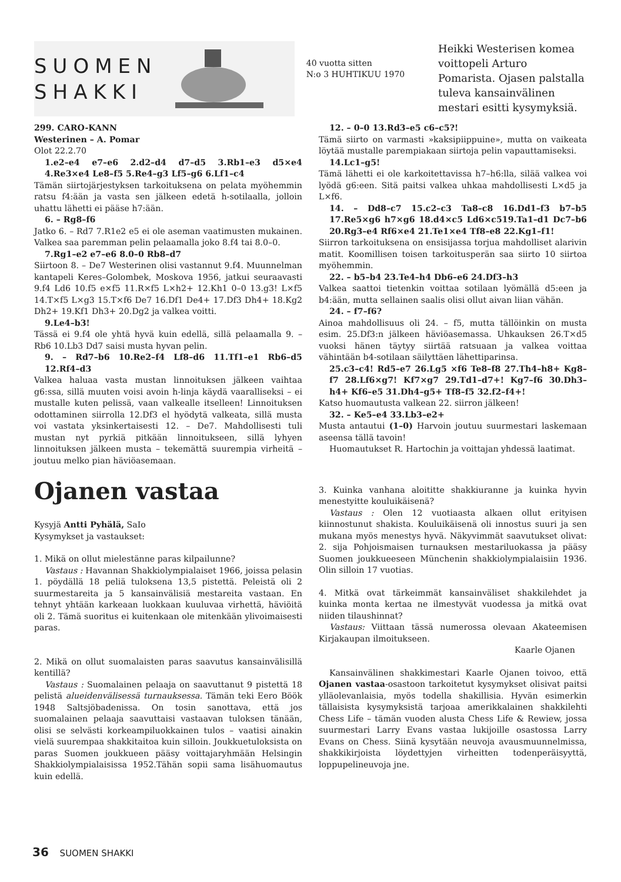SUOMEN
SHAKKI
40 vuotta sitten
N:o 3 HUHTIKUU 1970
Heikki Westerisen komea voittopeli Arturo Pomarista. Ojasen palstalla tuleva kansainvälinen mestari esitti kysymyksiä.
299. CARO-KANN
Westerinen – A. Pomar
Olot 22.2.70
1.e2–e4 e7–e6 2.d2–d4 d7–d5 3.Rb1–e3 d5×e4 4.Re3×e4 Le8–f5 5.Re4–g3 Lf5–g6 6.Lf1–c4
Tämän siirtojärjestyksen tarkoituksena on pelata myöhemmin ratsu f4:ään ja vasta sen jälkeen edetä h-sotilaalla, jolloin uhattu lähetti ei pääse h7:ään.
6. – Rg8–f6
Jatko 6. – Rd7 7.R1e2 e5 ei ole aseman vaatimusten mukainen. Valkea saa paremman pelin pelaamalla joko 8.f4 tai 8.0–0.
7.Rg1–e2 e7–e6 8.0–0 Rb8–d7
Siirtoon 8. – De7 Westerinen olisi vastannut 9.f4. Muunnelman kantapeli Keres–Golombek, Moskova 1956, jatkui seuraavasti 9.f4 Ld6 10.f5 e×f5 11.R×f5 L×h2+ 12.Kh1 0–0 13.g3! L×f5 14.T×f5 L×g3 15.T×f6 De7 16.Df1 De4+ 17.Df3 Dh4+ 18.Kg2 Dh2+ 19.Kf1 Dh3+ 20.Dg2 ja valkea voitti.
9.Le4–b3!
Tässä ei 9.f4 ole yhtä hyvä kuin edellä, sillä pelaamalla 9. – Rb6 10.Lb3 Dd7 saisi musta hyvan pelin.
9. – Rd7–b6 10.Re2–f4 Lf8–d6 11.Tf1–e1 Rb6–d5 12.Rf4–d3
Valkea haluaa vasta mustan linnoituksen jälkeen vaihtaa g6:ssa, sillä muuten voisi avoin h-linja käydä vaaralliseksi – ei mustalle kuten pelissä, vaan valkealle itselleen! Linnoituksen odottaminen siirrolla 12.Df3 el hyödytä valkeata, sillä musta voi vastata yksinkertaisesti 12. – De7. Mahdollisesti tuli mustan nyt pyrkiä pitkään linnoitukseen, sillä lyhyen linnoituksen jälkeen musta – tekemättä suurempia virheitä – joutuu melko pian häviöasemaan.
Ojanen vastaa
Kysyjä Antti Pyhälä, SaIo
Kysymykset ja vastaukset:
1. Mikä on ollut mielestänne paras kilpailunne?
Vastaus : Havannan Shakkiolympialaiset 1966, joissa pelasin 1. pöydällä 18 peliä tuloksena 13,5 pistettä. Peleistä oli 2 suurmestareita ja 5 kansainvälisiä mestareita vastaan. En tehnyt yhtään karkeaan luokkaan kuuluvaa virhettä, häviöitä oli 2. Tämä suoritus ei kuitenkaan ole mitenkään ylivoimaisesti paras.
2. Mikä on ollut suomalaisten paras saavutus kansainvälisillä kentillä?
Vastaus : Suomalainen pelaaja on saavuttanut 9 pistettä 18 pelistä alueidenvälisessä turnauksessa. Tämän teki Eero Böök 1948 Saltsjöbadenissa. On tosin sanottava, että jos suomalainen pelaaja saavuttaisi vastaavan tuloksen tänään, olisi se selvästi korkeampiluokkainen tulos – vaatisi ainakin vielä suurempaa shakkitaitoa kuin silloin. Joukkuetuloksista on paras Suomen joukkueen pääsy voittajaryhmään Helsingin Shakkiolympialaisissa 1952.Tähän sopii sama lisähuomautus kuin edellä.
12. – 0–0 13.Rd3–e5 c6–c5?!
Tämä siirto on varmasti »kaksipiippuine», mutta on vaikeata löytää mustalle parempiakaan siirtoja pelin vapauttamiseksi.
14.Lc1–g5!
Tämä lähetti ei ole karkoitettavissa h7–h6:lla, silää valkea voi lyödä g6:een. Sitä paitsi valkea uhkaa mahdollisesti L×d5 ja L×f6.
14. – Dd8–c7 15.c2–c3 Ta8–c8 16.Dd1–f3 b7–b5 17.Re5×g6 h7×g6 18.d4×c5 Ld6×c519.Ta1–d1 Dc7–b6 20.Rg3–e4 Rf6×e4 21.Te1×e4 Tf8–e8 22.Kg1–f1!
Siirron tarkoituksena on ensisijassa torjua mahdolliset alarivin matit. Koomillisen toisen tarkoitusperän saa siirto 10 siirtoa myöhemmin.
22. – b5–b4 23.Te4–h4 Db6–e6 24.Df3–h3
Valkea saattoi tietenkin voittaa sotilaan lyömällä d5:een ja b4:ään, mutta sellainen saalis olisi ollut aivan liian vähän.
24. – f7–f6?
Ainoa mahdollisuus oli 24. – f5, mutta tällöinkin on musta esim. 25.Df3:n jälkeen häviöasemassa. Uhkauksen 26.T×d5 vuoksi hänen täytyy siirtää ratsuaan ja valkea voittaa vähintään b4-sotilaan säilyttäen lähettiparinsa.
25.c3–c4! Rd5–e7 26.Lg5 ×f6 Te8–f8 27.Th4–h8+ Kg8–f7 28.Lf6×g7! Kf7×g7 29.Td1–d7+! Kg7–f6 30.Dh3–h4+ Kf6–e5 31.Dh4–g5+ Tf8–f5 32.f2–f4+!
Katso huomautusta valkean 22. siirron jälkeen!
32. – Ke5–e4 33.Lb3–e2+
Musta antautui (1–0) Harvoin joutuu suurmestari laskemaan aseensa tällä tavoin!
Huomautukset R. Hartochin ja voittajan yhdessä laatimat.
3. Kuinka vanhana aloititte shakkiuranne ja kuinka hyvin menestyitte kouluikäisenä?
Vastaus : Olen 12 vuotiaasta alkaen ollut erityisen kiinnostunut shakista. Kouluikäisenä oli innostus suuri ja sen mukana myös menestys hyvä. Näkyvimmät saavutukset olivat: 2. sija Pohjoismaisen turnauksen mestariluokassa ja pääsy Suomen joukkueeseen Münchenin shakkiolympialaisiin 1936. Olin silloin 17 vuotias.
4. Mitkä ovat tärkeimmät kansainväliset shakkilehdet ja kuinka monta kertaa ne ilmestyvät vuodessa ja mitkä ovat niiden tilaushinnat?
Vastaus: Viittaan tässä numerossa olevaan Akateemisen Kirjakaupan ilmoitukseen.
Kaarle Ojanen
Kansainvälinen shakkimestari Kaarle Ojanen toivoo, että Ojanen vastaa-osastoon tarkoitetut kysymykset olisivat paitsi ylläolevanlaisia, myös todella shakillisia. Hyvän esimerkin tällaisista kysymyksistä tarjoaa amerikkalainen shakkilehti Chess Life – tämän vuoden alusta Chess Life & Rewiew, jossa suurmestari Larry Evans vastaa lukijoille osastossa Larry Evans on Chess. Siinä kysytään neuvoja avausmuunnelmissa, shakkikirjoista löydettyjen virheitten todenperäisyyttä, loppupelineuvoja jne.
36 SUOMEN SHAKKI